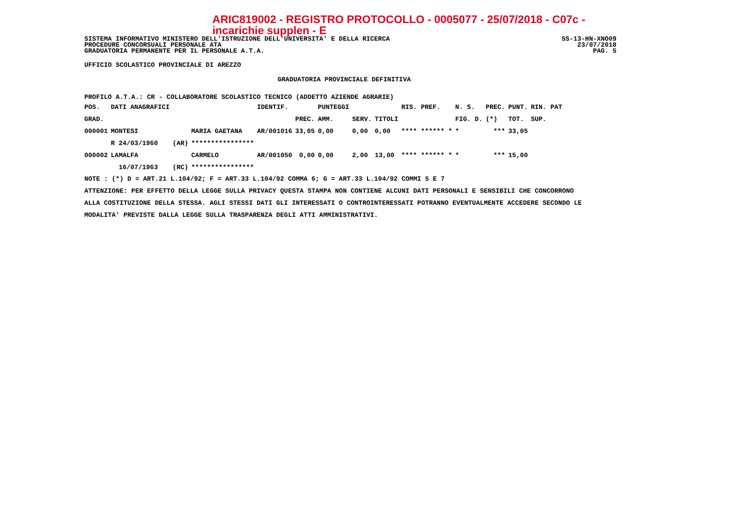ARIC819002 - REGISTRO PROTOCOLLO - 0005077 - 25/07/2018 - C07c - incarichie supplen - E
SISTEMA INFORMATIVO MINISTERO DELL'ISTRUZIONE DELL'UNIVERSITA' E DELLA RICERCA SS-13-HN-XNO09
PROCEDURE CONCORSUALI PERSONALE ATA 23/07/2018
GRADUATORIA PERMANENTE PER IL PERSONALE A.T.A. PAG. 5
UFFICIO SCOLASTICO PROVINCIALE DI AREZZO
GRADUATORIA PROVINCIALE DEFINITIVA
PROFILO A.T.A.: CR - COLLABORATORE SCOLASTICO TECNICO (ADDETTO AZIENDE AGRARIE)
| POS. | DATI ANAGRAFICI | | | IDENTIF. | | PUNTEGGI | | | RIS. PREF. | N. S. | PREC. | PUNT. | RIN. PAT |
| --- | --- | --- | --- | --- | --- | --- | --- | --- | --- | --- | --- | --- | --- |
| GRAD. | | | | | PREC. | AMM. | SERV. | TITOLI | | FIG. D. | (*) | TOT. | SUP. |
| 000001 | MONTESI | | MARIA GAETANA | AR/001016 | 33,05 | 0,00 | 0,00 | 0,00 | **** ****** * | * | *** | 33,05 | |
| | R 24/03/1960 | (AR) | **************** | | | | | | | | | | |
| 000002 | LAMALFA | | CARMELO | AR/001050 | 0,00 | 0,00 | 2,00 | 13,00 | **** ****** * | * | *** | 15,00 | |
| | 16/07/1963 | (RC) | **************** | | | | | | | | | | |
NOTE : (*) D = ART.21 L.104/92; F = ART.33 L.104/92 COMMA 6; G = ART.33 L.104/92 COMMI 5 E 7
ATTENZIONE: PER EFFETTO DELLA LEGGE SULLA PRIVACY QUESTA STAMPA NON CONTIENE ALCUNI DATI PERSONALI E SENSIBILI CHE CONCORRONO
ALLA COSTITUZIONE DELLA STESSA. AGLI STESSI DATI GLI INTERESSATI O CONTROINTERESSATI POTRANNO EVENTUALMENTE ACCEDERE SECONDO LE
MODALITA' PREVISTE DALLA LEGGE SULLA TRASPARENZA DEGLI ATTI AMMINISTRATIVI.